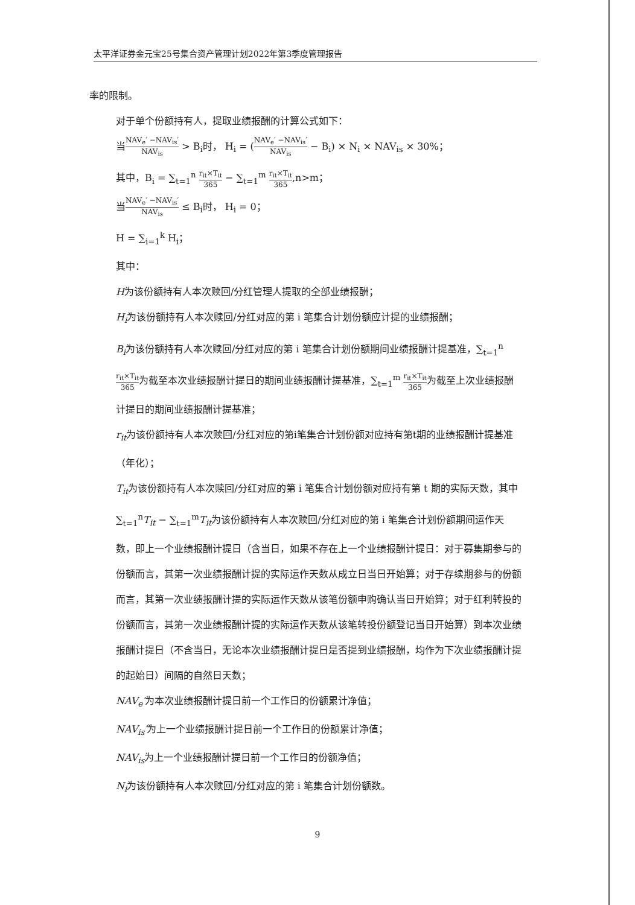太平洋证券金元宝25号集合资产管理计划2022年第3季度管理报告
率的限制。
对于单个份额持有人，提取业绩报酬的计算公式如下：
当NAV<sub>e</sub>′ −NAV<sub>is</sub>′ NAV<sub>is</sub> > B<sub>i</sub>时， H<sub>i</sub> = (NAV<sub>e</sub>′ −NAV<sub>is</sub>′ NAV<sub>is</sub> − B<sub>i</sub>) × N<sub>i</sub> × NAV<sub>is</sub> × 30%；
其中，B<sub>i</sub> = ∑<sub>t=1</sub><sup>n</sup> r<sub>it</sub>×T<sub>it</sub> 365 − ∑<sub>t=1</sub><sup>m</sup> r<sub>it</sub>×T<sub>it</sub> 365,n>m；
当NAV<sub>e</sub>′ −NAV<sub>is</sub>′ NAV<sub>is</sub> ≤ B<sub>i</sub>时， H<sub>i</sub> = 0；
H = ∑<sub>i=1</sub><sup>k</sup> H<sub>i</sub>；
其中：
H为该份额持有人本次赎回/分红管理人提取的全部业绩报酬；
H<sub>i</sub>为该份额持有人本次赎回/分红对应的第 i 笔集合计划份额应计提的业绩报酬；
B<sub>i</sub>为该份额持有人本次赎回/分红对应的第 i 笔集合计划份额期间业绩报酬计提基准，∑<sub>t=1</sub><sup>n</sup> r<sub>it</sub>×T<sub>it</sub> 365为截至本次业绩报酬计提日的期间业绩报酬计提基准，∑<sub>t=1</sub><sup>m</sup> r<sub>it</sub>×T<sub>it</sub> 365为截至上次业绩报酬计提日的期间业绩报酬计提基准；
r<sub>it</sub>为该份额持有人本次赎回/分红对应的第i笔集合计划份额对应持有第t期的业绩报酬计提基准（年化）；
T<sub>it</sub>为该份额持有人本次赎回/分红对应的第 i 笔集合计划份额对应持有第 t 期的实际天数，其中∑<sub>t=1</sub><sup>n</sup>T<sub>it</sub> − ∑<sub>t=1</sub><sup>m</sup>T<sub>it</sub>为该份额持有人本次赎回/分红对应的第 i 笔集合计划份额期间运作天数，即上一个业绩报酬计提日（含当日，如果不存在上一个业绩报酬计提日：对于募集期参与的份额而言，其第一次业绩报酬计提的实际运作天数从成立日当日开始算；对于存续期参与的份额而言，其第一次业绩报酬计提的实际运作天数从该笔份额申购确认当日开始算；对于红利转投的份额而言，其第一次业绩报酬计提的实际运作天数从该笔转投份额登记当日开始算）到本次业绩报酬计提日（不含当日，无论本次业绩报酬计提日是否提到业绩报酬，均作为下次业绩报酬计提的起始日）间隔的自然日天数；
NAV<sub>e</sub>′为本次业绩报酬计提日前一个工作日的份额累计净值；
NAV<sub>is</sub>′为上一个业绩报酬计提日前一个工作日的份额累计净值；
NAV<sub>is</sub>为上一个业绩报酬计提日前一个工作日的份额净值；
N<sub>i</sub>为该份额持有人本次赎回/分红对应的第 i 笔集合计划份额数。
9